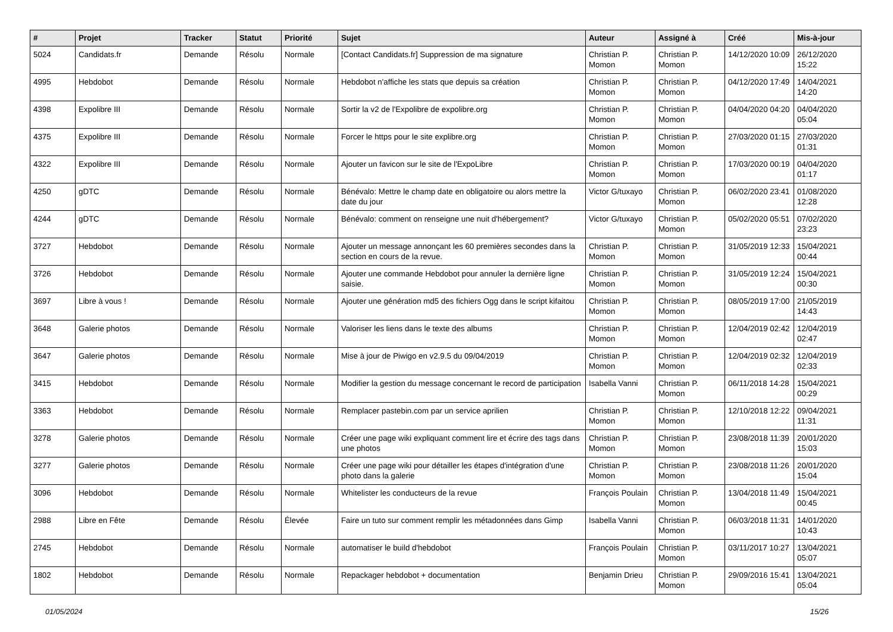| # | Projet | Tracker | Statut | Priorité | Sujet | Auteur | Assigné à | Créé | Mis-à-jour |
| --- | --- | --- | --- | --- | --- | --- | --- | --- | --- |
| 5024 | Candidats.fr | Demande | Résolu | Normale | [Contact Candidats.fr] Suppression de ma signature | Christian P. Momon | Christian P. Momon | 14/12/2020 10:09 | 26/12/2020 15:22 |
| 4995 | Hebdobot | Demande | Résolu | Normale | Hebdobot n'affiche les stats que depuis sa création | Christian P. Momon | Christian P. Momon | 04/12/2020 17:49 | 14/04/2021 14:20 |
| 4398 | Expolibre III | Demande | Résolu | Normale | Sortir la v2 de l'Expolibre de expolibre.org | Christian P. Momon | Christian P. Momon | 04/04/2020 04:20 | 04/04/2020 05:04 |
| 4375 | Expolibre III | Demande | Résolu | Normale | Forcer le https pour le site explibre.org | Christian P. Momon | Christian P. Momon | 27/03/2020 01:15 | 27/03/2020 01:31 |
| 4322 | Expolibre III | Demande | Résolu | Normale | Ajouter un favicon sur le site de l'ExpoLibre | Christian P. Momon | Christian P. Momon | 17/03/2020 00:19 | 04/04/2020 01:17 |
| 4250 | gDTC | Demande | Résolu | Normale | Bénévalo: Mettre le champ date en obligatoire ou alors mettre la date du jour | Victor G/tuxayo | Christian P. Momon | 06/02/2020 23:41 | 01/08/2020 12:28 |
| 4244 | gDTC | Demande | Résolu | Normale | Bénévalo: comment on renseigne une nuit d'hébergement? | Victor G/tuxayo | Christian P. Momon | 05/02/2020 05:51 | 07/02/2020 23:23 |
| 3727 | Hebdobot | Demande | Résolu | Normale | Ajouter un message annonçant les 60 premières secondes dans la section en cours de la revue. | Christian P. Momon | Christian P. Momon | 31/05/2019 12:33 | 15/04/2021 00:44 |
| 3726 | Hebdobot | Demande | Résolu | Normale | Ajouter une commande Hebdobot pour annuler la dernière ligne saisie. | Christian P. Momon | Christian P. Momon | 31/05/2019 12:24 | 15/04/2021 00:30 |
| 3697 | Libre à vous ! | Demande | Résolu | Normale | Ajouter une génération md5 des fichiers Ogg dans le script kifaitou | Christian P. Momon | Christian P. Momon | 08/05/2019 17:00 | 21/05/2019 14:43 |
| 3648 | Galerie photos | Demande | Résolu | Normale | Valoriser les liens dans le texte des albums | Christian P. Momon | Christian P. Momon | 12/04/2019 02:42 | 12/04/2019 02:47 |
| 3647 | Galerie photos | Demande | Résolu | Normale | Mise à jour de Piwigo en v2.9.5 du 09/04/2019 | Christian P. Momon | Christian P. Momon | 12/04/2019 02:32 | 12/04/2019 02:33 |
| 3415 | Hebdobot | Demande | Résolu | Normale | Modifier la gestion du message concernant le record de participation | Isabella Vanni | Christian P. Momon | 06/11/2018 14:28 | 15/04/2021 00:29 |
| 3363 | Hebdobot | Demande | Résolu | Normale | Remplacer pastebin.com par un service aprilien | Christian P. Momon | Christian P. Momon | 12/10/2018 12:22 | 09/04/2021 11:31 |
| 3278 | Galerie photos | Demande | Résolu | Normale | Créer une page wiki expliquant comment lire et écrire des tags dans une photos | Christian P. Momon | Christian P. Momon | 23/08/2018 11:39 | 20/01/2020 15:03 |
| 3277 | Galerie photos | Demande | Résolu | Normale | Créer une page wiki pour détailler les étapes d'intégration d'une photo dans la galerie | Christian P. Momon | Christian P. Momon | 23/08/2018 11:26 | 20/01/2020 15:04 |
| 3096 | Hebdobot | Demande | Résolu | Normale | Whitelister les conducteurs de la revue | François Poulain | Christian P. Momon | 13/04/2018 11:49 | 15/04/2021 00:45 |
| 2988 | Libre en Fête | Demande | Résolu | Élevée | Faire un tuto sur comment remplir les métadonnées dans Gimp | Isabella Vanni | Christian P. Momon | 06/03/2018 11:31 | 14/01/2020 10:43 |
| 2745 | Hebdobot | Demande | Résolu | Normale | automatiser le build d'hebdobot | François Poulain | Christian P. Momon | 03/11/2017 10:27 | 13/04/2021 05:07 |
| 1802 | Hebdobot | Demande | Résolu | Normale | Repackager hebdobot + documentation | Benjamin Drieu | Christian P. Momon | 29/09/2016 15:41 | 13/04/2021 05:04 |
01/05/2024 15/26